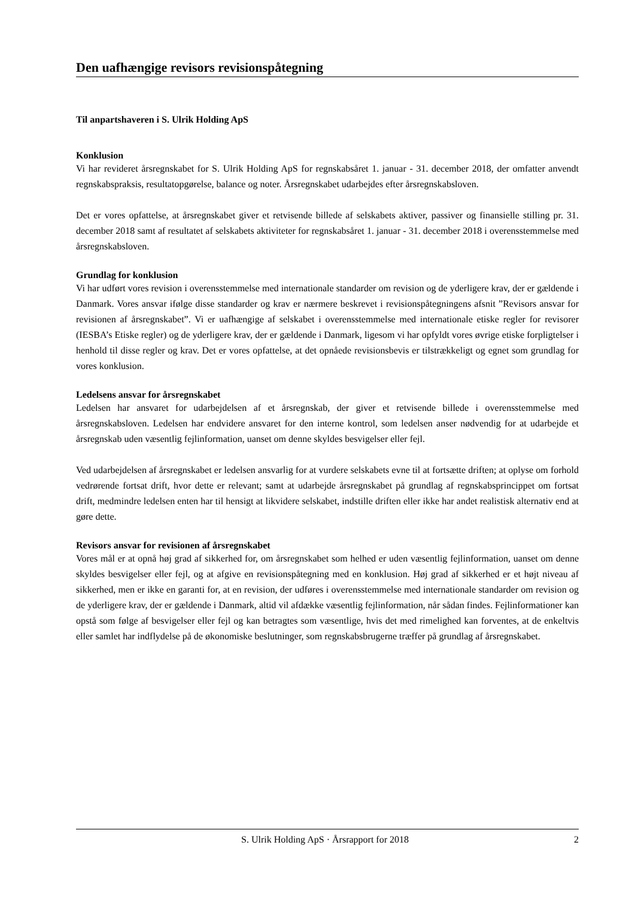Den uafhængige revisors revisionspåtegning
Til anpartshaveren i S. Ulrik Holding ApS
Konklusion
Vi har revideret årsregnskabet for S. Ulrik Holding ApS for regnskabsåret 1. januar - 31. december 2018, der omfatter anvendt regnskabspraksis, resultatopgørelse, balance og noter. Årsregnskabet udarbejdes efter årsregnskabsloven.
Det er vores opfattelse, at årsregnskabet giver et retvisende billede af selskabets aktiver, passiver og finansielle stilling pr. 31. december 2018 samt af resultatet af selskabets aktiviteter for regnskabsåret 1. januar - 31. december 2018 i overensstemmelse med årsregnskabsloven.
Grundlag for konklusion
Vi har udført vores revision i overensstemmelse med internationale standarder om revision og de yderligere krav, der er gældende i Danmark. Vores ansvar ifølge disse standarder og krav er nærmere beskrevet i revisionspåtegningens afsnit ”Revisors ansvar for revisionen af årsregnskabet”. Vi er uafhængige af selskabet i overensstemmelse med internationale etiske regler for revisorer (IESBA’s Etiske regler) og de yderligere krav, der er gældende i Danmark, ligesom vi har opfyldt vores øvrige etiske forpligtelser i henhold til disse regler og krav. Det er vores opfattelse, at det opnåede revisionsbevis er tilstrækkeligt og egnet som grundlag for vores konklusion.
Ledelsens ansvar for årsregnskabet
Ledelsen har ansvaret for udarbejdelsen af et årsregnskab, der giver et retvisende billede i overensstemmelse med årsregnskabsloven. Ledelsen har endvidere ansvaret for den interne kontrol, som ledelsen anser nødvendig for at udarbejde et årsregnskab uden væsentlig fejlinformation, uanset om denne skyldes besvigelser eller fejl.
Ved udarbejdelsen af årsregnskabet er ledelsen ansvarlig for at vurdere selskabets evne til at fortsætte driften; at oplyse om forhold vedrørende fortsat drift, hvor dette er relevant; samt at udarbejde årsregnskabet på grundlag af regnskabsprincippet om fortsat drift, medmindre ledelsen enten har til hensigt at likvidere selskabet, indstille driften eller ikke har andet realistisk alternativ end at gøre dette.
Revisors ansvar for revisionen af årsregnskabet
Vores mål er at opnå høj grad af sikkerhed for, om årsregnskabet som helhed er uden væsentlig fejlinformation, uanset om denne skyldes besvigelser eller fejl, og at afgive en revisionspåtegning med en konklusion. Høj grad af sikkerhed er et højt niveau af sikkerhed, men er ikke en garanti for, at en revision, der udføres i overensstemmelse med internationale standarder om revision og de yderligere krav, der er gældende i Danmark, altid vil afdække væsentlig fejlinformation, når sådan findes. Fejlinformationer kan opstå som følge af besvigelser eller fejl og kan betragtes som væsentlige, hvis det med rimelighed kan forventes, at de enkeltvis eller samlet har indflydelse på de økonomiske beslutninger, som regnskabsbrugerne træffer på grundlag af årsregnskabet.
S. Ulrik Holding ApS · Årsrapport for 2018 2